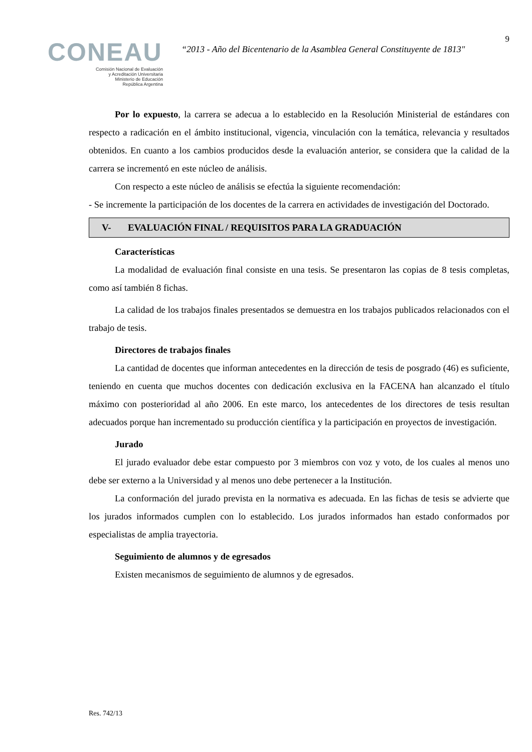CONEAU
Comisión Nacional de Evaluación
y Acreditación Universitaria
Ministerio de Educación
República Argentina
“2013 - Año del Bicentenario de la Asamblea General Constituyente de 1813"
9
Por lo expuesto, la carrera se adecua a lo establecido en la Resolución Ministerial de estándares con respecto a radicación en el ámbito institucional, vigencia, vinculación con la temática, relevancia y resultados obtenidos. En cuanto a los cambios producidos desde la evaluación anterior, se considera que la calidad de la carrera se incrementó en este núcleo de análisis.
Con respecto a este núcleo de análisis se efectúa la siguiente recomendación:
- Se incremente la participación de los docentes de la carrera en actividades de investigación del Doctorado.
V- EVALUACIÓN FINAL / REQUISITOS PARA LA GRADUACIÓN
Características
La modalidad de evaluación final consiste en una tesis. Se presentaron las copias de 8 tesis completas, como así también 8 fichas.
La calidad de los trabajos finales presentados se demuestra en los trabajos publicados relacionados con el trabajo de tesis.
Directores de trabajos finales
La cantidad de docentes que informan antecedentes en la dirección de tesis de posgrado (46) es suficiente, teniendo en cuenta que muchos docentes con dedicación exclusiva en la FACENA han alcanzado el título máximo con posterioridad al año 2006. En este marco, los antecedentes de los directores de tesis resultan adecuados porque han incrementado su producción científica y la participación en proyectos de investigación.
Jurado
El jurado evaluador debe estar compuesto por 3 miembros con voz y voto, de los cuales al menos uno debe ser externo a la Universidad y al menos uno debe pertenecer a la Institución.
La conformación del jurado prevista en la normativa es adecuada. En las fichas de tesis se advierte que los jurados informados cumplen con lo establecido. Los jurados informados han estado conformados por especialistas de amplia trayectoria.
Seguimiento de alumnos y de egresados
Existen mecanismos de seguimiento de alumnos y de egresados.
Res. 742/13